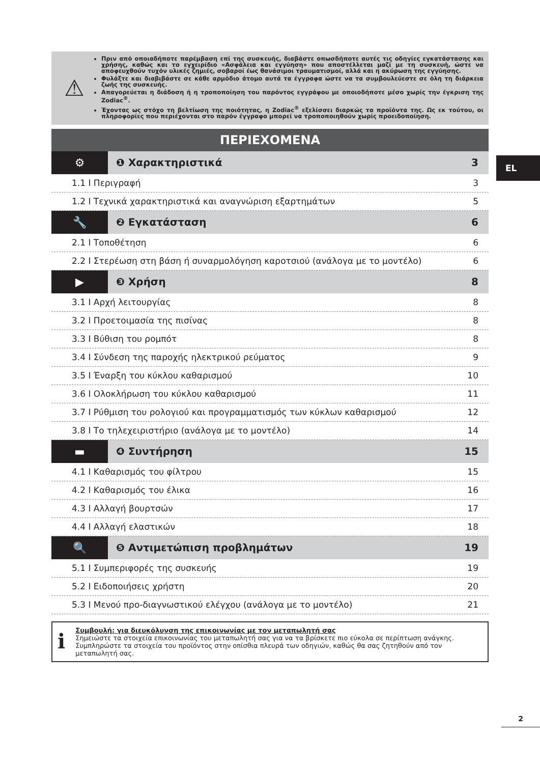⚠
Πριν από οποιαδήποτε παρέμβαση επί της συσκευής, διαβάστε οπωσδήποτε αυτές τις οδηγίες εγκατάστασης και χρήσης, καθώς και το εγχειρίδιο «Ασφάλεια και εγγύηση» που αποστέλλεται μαζί με τη συσκευή, ώστε να αποφευχθούν τυχόν υλικές ζημιές, σοβαροί έως θανάσιμοι τραυματισμοί, αλλά και η ακύρωση της εγγύησης.
Φυλάξτε και διαβιβάστε σε κάθε αρμόδιο άτομο αυτά τα έγγραφα ώστε να τα συμβουλεύεστε σε όλη τη διάρκεια ζωής της συσκευής.
Απαγορεύεται η διάδοση ή η τροποποίηση του παρόντος εγγράφου με οποιοδήποτε μέσο χωρίς την έγκριση της Zodiac<sup>®</sup>.
Έχοντας ως στόχο τη βελτίωση της ποιότητας, η Zodiac<sup>®</sup> εξελίσσει διαρκώς τα προϊόντα της. Ως εκ τούτου, οι πληροφορίες που περιέχονται στο παρόν έγγραφο μπορεί να τροποποιηθούν χωρίς προειδοποίηση.
ΠΕΡΙΕΧΟΜΕΝΑ
⚙ ❶ Χαρακτηριστικά 3
1.1 I Περιγραφή 3
1.2 I Τεχνικά χαρακτηριστικά και αναγνώριση εξαρτημάτων 5
🔧 ❷ Εγκατάσταση 6
2.1 I Τοποθέτηση 6
2.2 I Στερέωση στη βάση ή συναρμολόγηση καροτσιού (ανάλογα με το μοντέλο) 6
▶ ❸ Χρήση 8
3.1 I Αρχή λειτουργίας 8
3.2 I Προετοιμασία της πισίνας 8
3.3 I Βύθιση του ρομπότ 8
3.4 I Σύνδεση της παροχής ηλεκτρικού ρεύματος 9
3.5 I Έναρξη του κύκλου καθαρισμού 10
3.6 I Ολοκλήρωση του κύκλου καθαρισμού 11
3.7 I Ρύθμιση του ρολογιού και προγραμματισμός των κύκλων καθαρισμού 12
3.8 I Το τηλεχειριστήριο (ανάλογα με το μοντέλο) 14
▬ ❹ Συντήρηση 15
4.1 I Καθαρισμός του φίλτρου 15
4.2 I Καθαρισμός του έλικα 16
4.3 I Αλλαγή βουρτσών 17
4.4 I Αλλαγή ελαστικών 18
🔍 ❺ Αντιμετώπιση προβλημάτων 19
5.1 I Συμπεριφορές της συσκευής 19
5.2 I Ειδοποιήσεις χρήστη 20
5.3 I Μενού προ-διαγνωστικού ελέγχου (ανάλογα με το μοντέλο) 21
ℹ
Συμβουλή: για διευκόλυνση της επικοινωνίας με τον μεταπωλητή σας
Σημειώστε τα στοιχεία επικοινωνίας του μεταπωλητή σας για να τα βρίσκετε πιο εύκολα σε περίπτωση ανάγκης. Συμπληρώστε τα στοιχεία του προϊόντος στην οπίσθια πλευρά των οδηγιών, καθώς θα σας ζητηθούν από τον μεταπωλητή σας.
EL
2